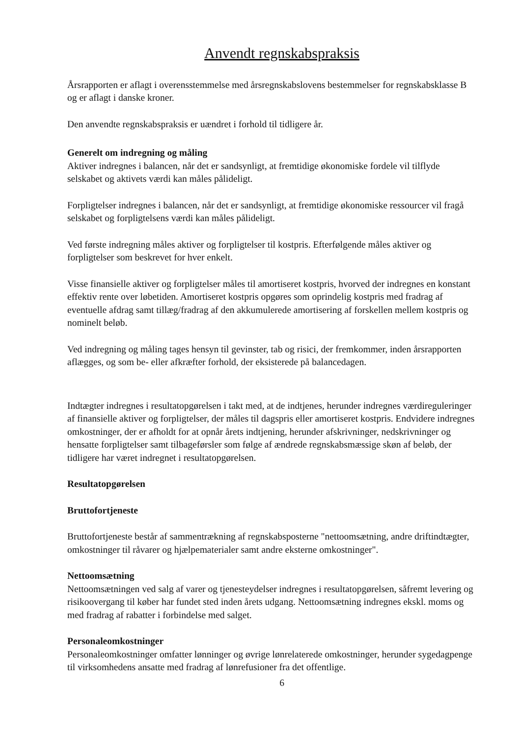Anvendt regnskabspraksis
Årsrapporten er aflagt i overensstemmelse med årsregnskabslovens bestemmelser for regnskabsklasse B og er aflagt i danske kroner.
Den anvendte regnskabspraksis er uændret i forhold til tidligere år.
Generelt om indregning og måling
Aktiver indregnes i balancen, når det er sandsynligt, at fremtidige økonomiske fordele vil tilflyde selskabet og aktivets værdi kan måles pålideligt.
Forpligtelser indregnes i balancen, når det er sandsynligt, at fremtidige økonomiske ressourcer vil fragå selskabet og forpligtelsens værdi kan måles pålideligt.
Ved første indregning måles aktiver og forpligtelser til kostpris. Efterfølgende måles aktiver og forpligtelser som beskrevet for hver enkelt.
Visse finansielle aktiver og forpligtelser måles til amortiseret kostpris, hvorved der indregnes en konstant effektiv rente over løbetiden. Amortiseret kostpris opgøres som oprindelig kostpris med fradrag af eventuelle afdrag samt tillæg/fradrag af den akkumulerede amortisering af forskellen mellem kostpris og nominelt beløb.
Ved indregning og måling tages hensyn til gevinster, tab og risici, der fremkommer, inden årsrapporten aflægges, og som be- eller afkræfter forhold, der eksisterede på balancedagen.
Indtægter indregnes i resultatopgørelsen i takt med, at de indtjenes, herunder indregnes værdireguleringer af finansielle aktiver og forpligtelser, der måles til dagspris eller amortiseret kostpris. Endvidere indregnes omkostninger, der er afholdt for at opnår årets indtjening, herunder afskrivninger, nedskrivninger og hensatte forpligtelser samt tilbageførsler som følge af ændrede regnskabsmæssige skøn af beløb, der tidligere har været indregnet i resultatopgørelsen.
Resultatopgørelsen
Bruttofortjeneste
Bruttofortjeneste består af sammentrækning af regnskabsposterne "nettoomsætning, andre driftindtægter, omkostninger til råvarer og hjælpematerialer samt andre eksterne omkostninger".
Nettoomsætning
Nettoomsætningen ved salg af varer og tjenesteydelser indregnes i resultatopgørelsen, såfremt levering og risikoovergang til køber har fundet sted inden årets udgang. Nettoomsætning indregnes ekskl. moms og med fradrag af rabatter i forbindelse med salget.
Personaleomkostninger
Personaleomkostninger omfatter lønninger og øvrige lønrelaterede omkostninger, herunder sygedagpenge til virksomhedens ansatte med fradrag af lønrefusioner fra det offentlige.
6